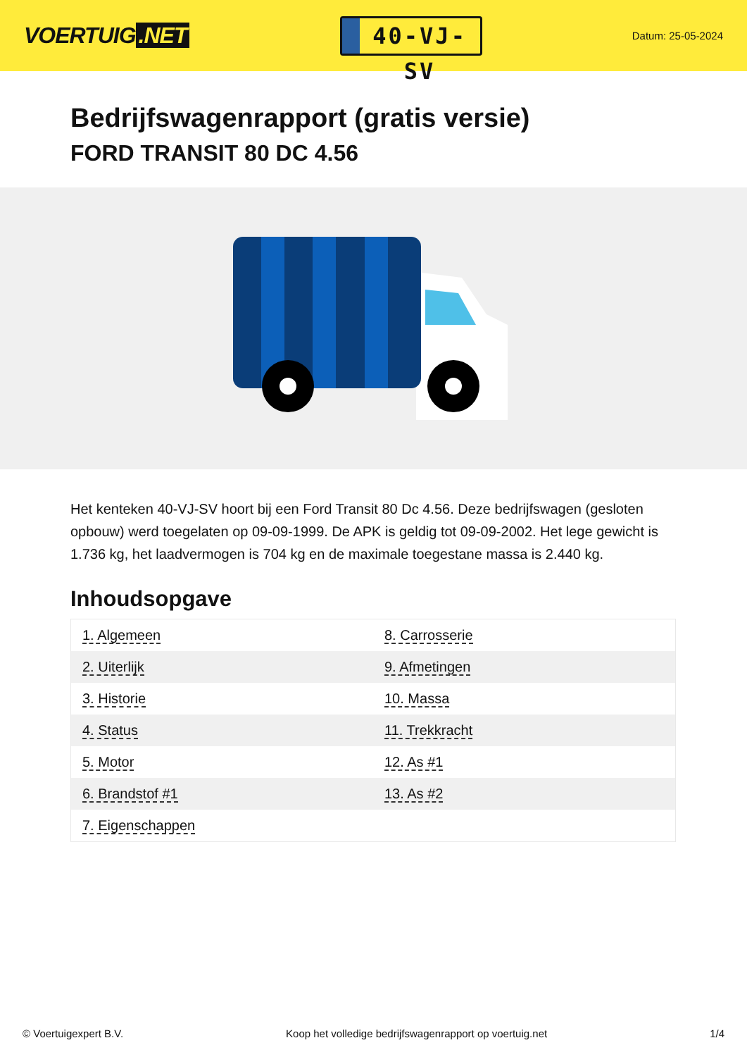VOERTUIG.NET
40-VJ-SV
Datum: 25-05-2024
Bedrijfswagenrapport (gratis versie)
FORD TRANSIT 80 DC 4.56
Het kenteken 40-VJ-SV hoort bij een Ford Transit 80 Dc 4.56. Deze bedrijfswagen (gesloten opbouw) werd toegelaten op 09-09-1999. De APK is geldig tot 09-09-2002. Het lege gewicht is 1.736 kg, het laadvermogen is 704 kg en de maximale toegestane massa is 2.440 kg.
Inhoudsopgave
| 1. Algemeen | 8. Carrosserie |
| 2. Uiterlijk | 9. Afmetingen |
| 3. Historie | 10. Massa |
| 4. Status | 11. Trekkracht |
| 5. Motor | 12. As #1 |
| 6. Brandstof #1 | 13. As #2 |
| 7. Eigenschappen | |
© Voertuigexpert B.V. Koop het volledige bedrijfswagenrapport op voertuig.net 1/4